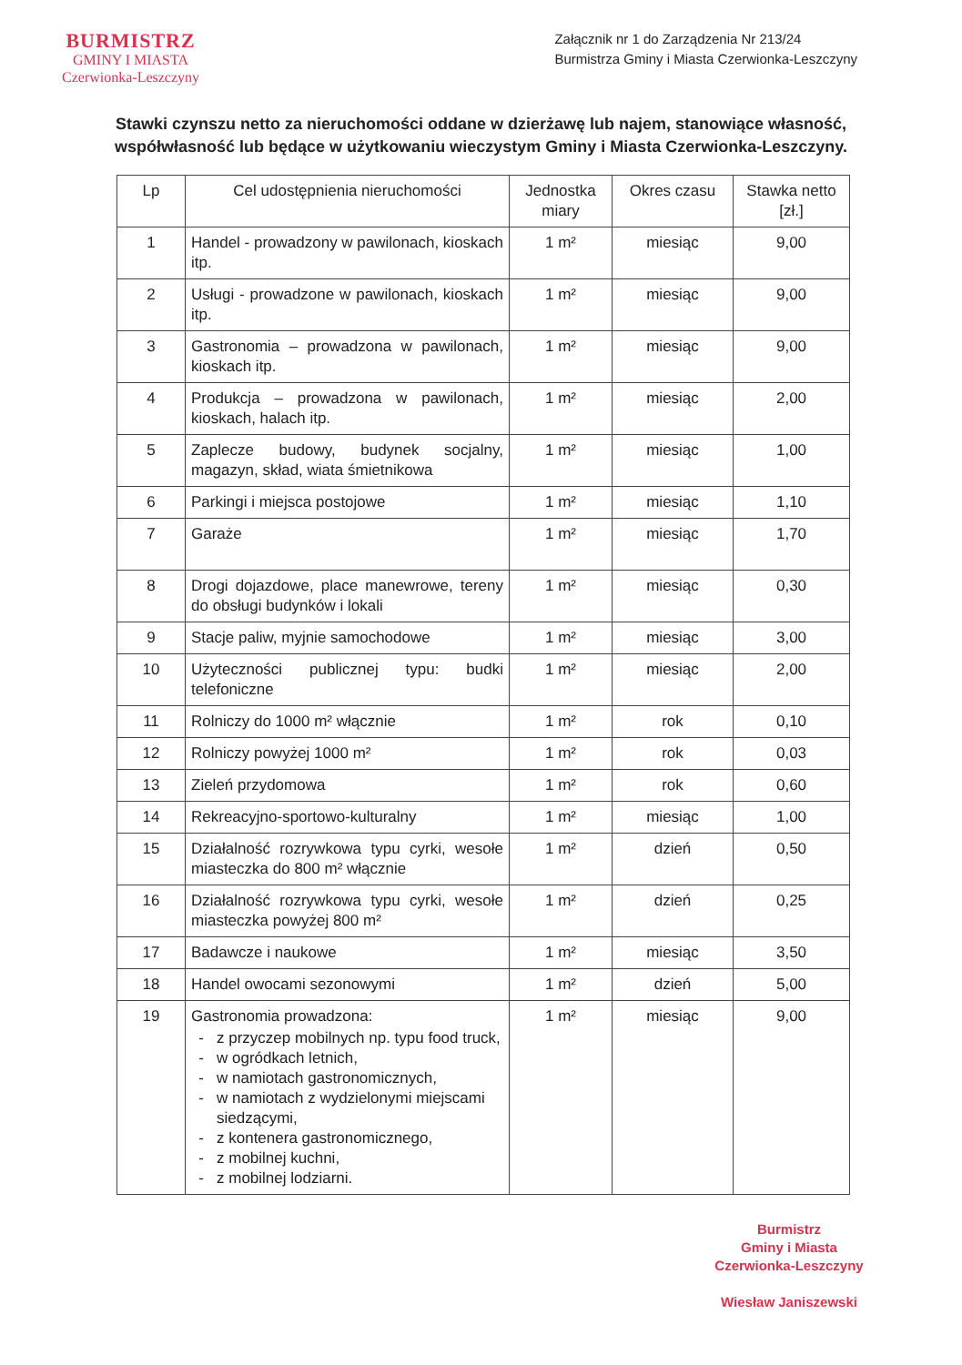BURMISTRZ
GMINY I MIASTA
Czerwionka-Leszczyny
Załącznik nr 1 do Zarządzenia Nr 213/24
Burmistrza Gminy i Miasta Czerwionka-Leszczyny
Stawki czynszu netto za nieruchomości oddane w dzierżawę lub najem, stanowiące własność, współwłasność lub będące w użytkowaniu wieczystym Gminy i Miasta Czerwionka-Leszczyny.
| Lp | Cel udostępnienia nieruchomości | Jednostka miary | Okres czasu | Stawka netto [zł.] |
| --- | --- | --- | --- | --- |
| 1 | Handel - prowadzony w pawilonach, kioskach itp. | 1 m² | miesiąc | 9,00 |
| 2 | Usługi - prowadzone w pawilonach, kioskach itp. | 1 m² | miesiąc | 9,00 |
| 3 | Gastronomia – prowadzona w pawilonach, kioskach itp. | 1 m² | miesiąc | 9,00 |
| 4 | Produkcja – prowadzona w pawilonach, kioskach, halach itp. | 1 m² | miesiąc | 2,00 |
| 5 | Zaplecze budowy, budynek socjalny, magazyn, skład, wiata śmietnikowa | 1 m² | miesiąc | 1,00 |
| 6 | Parkingi i miejsca postojowe | 1 m² | miesiąc | 1,10 |
| 7 | Garaże | 1 m² | miesiąc | 1,70 |
| 8 | Drogi dojazdowe, place manewrowe, tereny do obsługi budynków i lokali | 1 m² | miesiąc | 0,30 |
| 9 | Stacje paliw, myjnie samochodowe | 1 m² | miesiąc | 3,00 |
| 10 | Użyteczności publicznej typu: budki telefoniczne | 1 m² | miesiąc | 2,00 |
| 11 | Rolniczy do 1000 m² włącznie | 1 m² | rok | 0,10 |
| 12 | Rolniczy powyżej 1000 m² | 1 m² | rok | 0,03 |
| 13 | Zieleń przydomowa | 1 m² | rok | 0,60 |
| 14 | Rekreacyjno-sportowo-kulturalny | 1 m² | miesiąc | 1,00 |
| 15 | Działalność rozrywkowa typu cyrki, wesołe miasteczka do 800 m² włącznie | 1 m² | dzień | 0,50 |
| 16 | Działalność rozrywkowa typu cyrki, wesołe miasteczka powyżej 800 m² | 1 m² | dzień | 0,25 |
| 17 | Badawcze i naukowe | 1 m² | miesiąc | 3,50 |
| 18 | Handel owocami sezonowymi | 1 m² | dzień | 5,00 |
| 19 | Gastronomia prowadzona: z przyczep mobilnych np. typu food truck, w ogródkach letnich, w namiotach gastronomicznych, w namiotach z wydzielonymi miejscami siedzącymi, z kontenera gastronomicznego, z mobilnej kuchni, z mobilnej lodziarni. | 1 m² | miesiąc | 9,00 |
Burmistrz
Gminy i Miasta
Czerwionka-Leszczyny
Wiesław Janiszewski